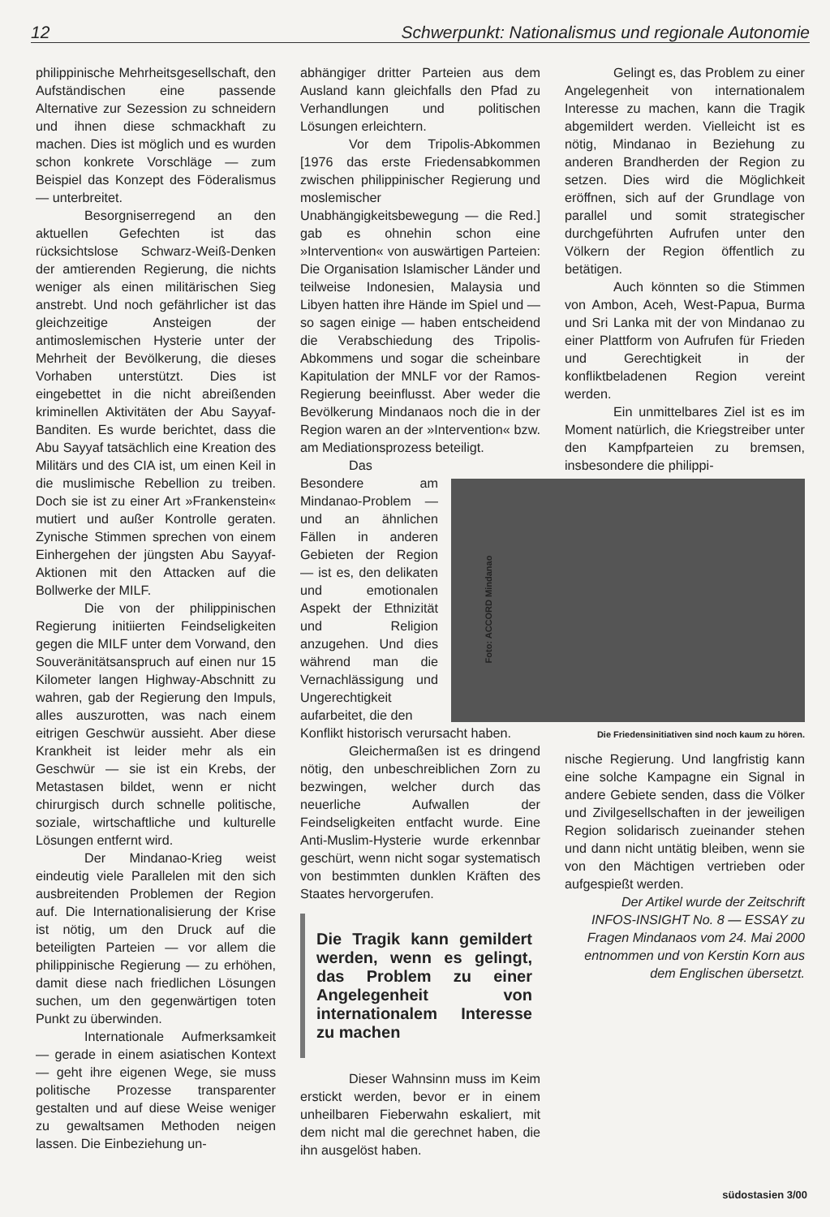12 Schwerpunkt: Nationalismus und regionale Autonomie
philippinische Mehrheitsgesellschaft, den Aufständischen eine passende Alternative zur Sezession zu schneidern und ihnen diese schmackhaft zu machen. Dies ist möglich und es wurden schon konkrete Vorschläge — zum Beispiel das Konzept des Föderalismus — unterbreitet.
Besorgniserregend an den aktuellen Gefechten ist das rücksichtslose Schwarz-Weiß-Denken der amtierenden Regierung, die nichts weniger als einen militärischen Sieg anstrebt. Und noch gefährlicher ist das gleichzeitige Ansteigen der antimoslemischen Hysterie unter der Mehrheit der Bevölkerung, die dieses Vorhaben unterstützt. Dies ist eingebettet in die nicht abreißenden kriminellen Aktivitäten der Abu Sayyaf-Banditen. Es wurde berichtet, dass die Abu Sayyaf tatsächlich eine Kreation des Militärs und des CIA ist, um einen Keil in die muslimische Rebellion zu treiben. Doch sie ist zu einer Art »Frankenstein« mutiert und außer Kontrolle geraten. Zynische Stimmen sprechen von einem Einhergehen der jüngsten Abu Sayyaf-Aktionen mit den Attacken auf die Bollwerke der MILF.
Die von der philippinischen Regierung initiierten Feindseligkeiten gegen die MILF unter dem Vorwand, den Souveränitätsanspruch auf einen nur 15 Kilometer langen Highway-Abschnitt zu wahren, gab der Regierung den Impuls, alles auszurotten, was nach einem eitrigen Geschwür aussieht. Aber diese Krankheit ist leider mehr als ein Geschwür — sie ist ein Krebs, der Metastasen bildet, wenn er nicht chirurgisch durch schnelle politische, soziale, wirtschaftliche und kulturelle Lösungen entfernt wird.
Der Mindanao-Krieg weist eindeutig viele Parallelen mit den sich ausbreitenden Problemen der Region auf. Die Internationalisierung der Krise ist nötig, um den Druck auf die beteiligten Parteien — vor allem die philippinische Regierung — zu erhöhen, damit diese nach friedlichen Lösungen suchen, um den gegenwärtigen toten Punkt zu überwinden.
Internationale Aufmerksamkeit — gerade in einem asiatischen Kontext — geht ihre eigenen Wege, sie muss politische Prozesse transparenter gestalten und auf diese Weise weniger zu gewaltsamen Methoden neigen lassen. Die Einbeziehung un-
abhängiger dritter Parteien aus dem Ausland kann gleichfalls den Pfad zu Verhandlungen und politischen Lösungen erleichtern.
Vor dem Tripolis-Abkommen [1976 das erste Friedensabkommen zwischen philippinischer Regierung und moslemischer Unabhängigkeitsbewegung — die Red.] gab es ohnehin schon eine »Intervention« von auswärtigen Parteien: Die Organisation Islamischer Länder und teilweise Indonesien, Malaysia und Libyen hatten ihre Hände im Spiel und — so sagen einige — haben entscheidend die Verabschiedung des Tripolis-Abkommens und sogar die scheinbare Kapitulation der MNLF vor der Ramos-Regierung beeinflusst. Aber weder die Bevölkerung Mindanaos noch die in der Region waren an der »Intervention« bzw. am Mediationsprozess beteiligt.
Das Besondere am Mindanao-Problem — und an ähnlichen Fällen in anderen Gebieten der Region — ist es, den delikaten und emotionalen Aspekt der Ethnizität und Religion anzugehen. Und dies während man die Vernachlässigung und Ungerechtigkeit aufarbeitet, die den
Konflikt historisch verursacht haben.
Gleichermaßen ist es dringend nötig, den unbeschreiblichen Zorn zu bezwingen, welcher durch das neuerliche Aufwallen der Feindseligkeiten entfacht wurde. Eine Anti-Muslim-Hysterie wurde erkennbar geschürt, wenn nicht sogar systematisch von bestimmten dunklen Kräften des Staates hervorgerufen.
Die Tragik kann gemildert werden, wenn es gelingt, das Problem zu einer Angelegenheit von internationalem Interesse zu machen
Dieser Wahnsinn muss im Keim erstickt werden, bevor er in einem unheilbaren Fieberwahn eskaliert, mit dem nicht mal die gerechnet haben, die ihn ausgelöst haben.
Gelingt es, das Problem zu einer Angelegenheit von internationalem Interesse zu machen, kann die Tragik abgemildert werden. Vielleicht ist es nötig, Mindanao in Beziehung zu anderen Brandherden der Region zu setzen. Dies wird die Möglichkeit eröffnen, sich auf der Grundlage von parallel und somit strategischer durchgeführten Aufrufen unter den Völkern der Region öffentlich zu betätigen.
Auch könnten so die Stimmen von Ambon, Aceh, West-Papua, Burma und Sri Lanka mit der von Mindanao zu einer Plattform von Aufrufen für Frieden und Gerechtigkeit in der konfliktbeladenen Region vereint werden.
Ein unmittelbares Ziel ist es im Moment natürlich, die Kriegstreiber unter den Kampfparteien zu bremsen, insbesondere die philippi-
Foto: ACCORD Mindanao
Die Friedensinitiativen sind noch kaum zu hören.
nische Regierung. Und langfristig kann eine solche Kampagne ein Signal in andere Gebiete senden, dass die Völker und Zivilgesellschaften in der jeweiligen Region solidarisch zueinander stehen und dann nicht untätig bleiben, wenn sie von den Mächtigen vertrieben oder aufgespießt werden.
Der Artikel wurde der Zeitschrift INFOS-INSIGHT No. 8 — ESSAY zu Fragen Mindanaos vom 24. Mai 2000 entnommen und von Kerstin Korn aus dem Englischen übersetzt.
südostasien 3/00